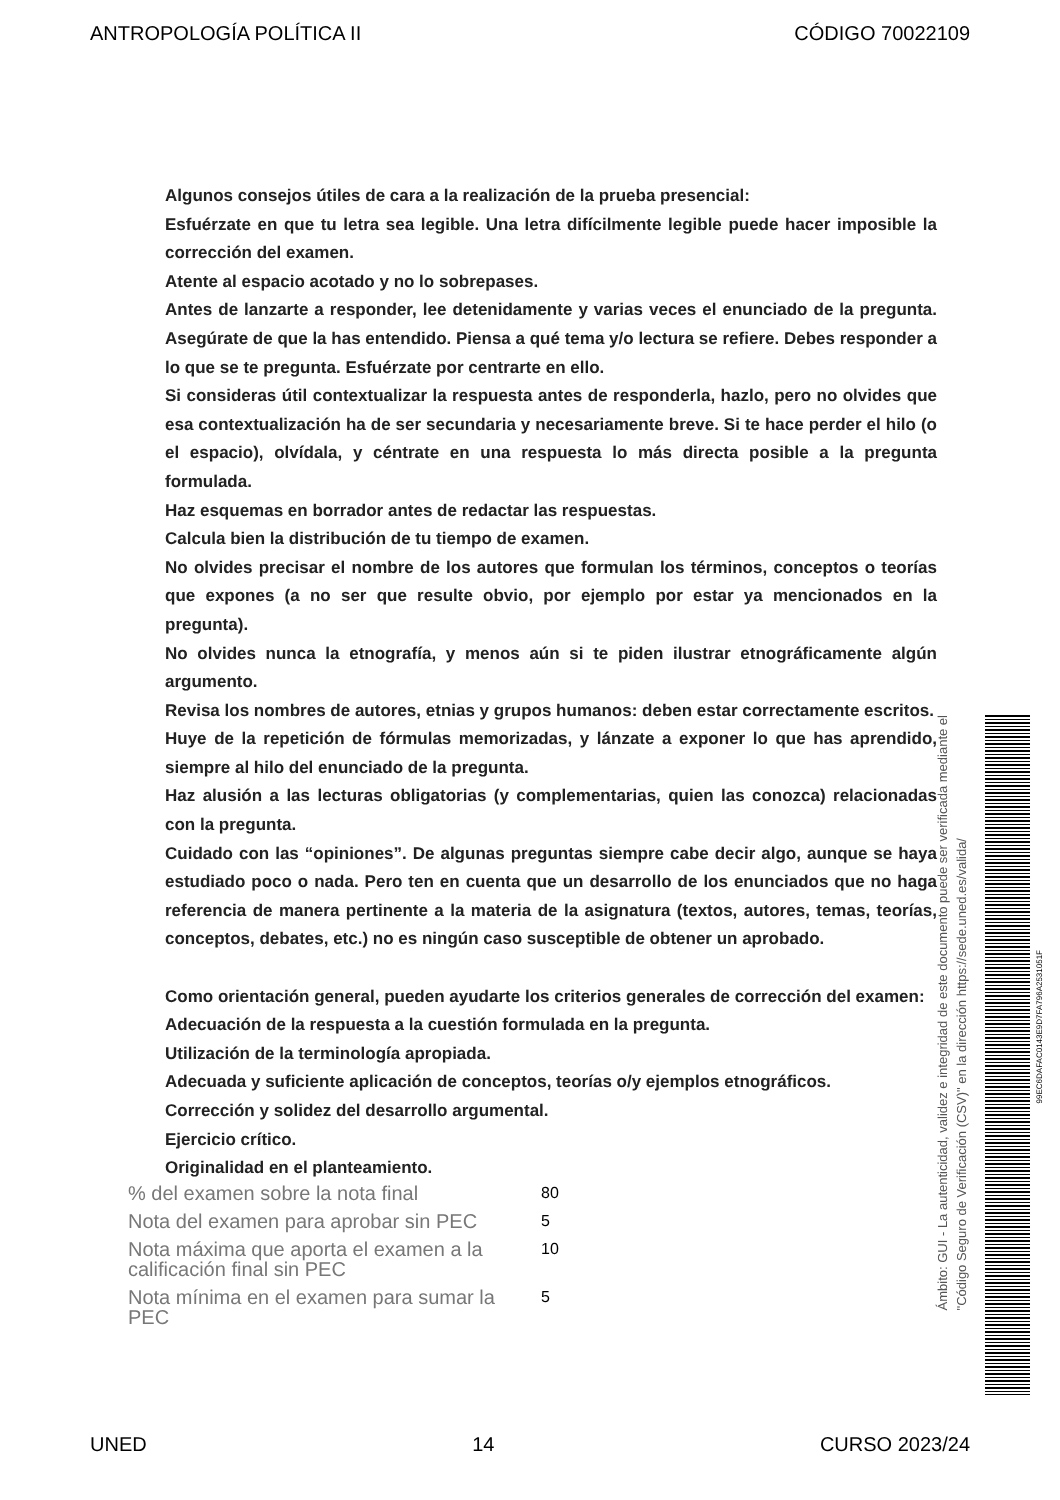ANTROPOLOGÍA POLÍTICA II CÓDIGO 70022109
Algunos consejos útiles de cara a la realización de la prueba presencial:
Esfuérzate en que tu letra sea legible. Una letra difícilmente legible puede hacer imposible la corrección del examen.
Atente al espacio acotado y no lo sobrepases.
Antes de lanzarte a responder, lee detenidamente y varias veces el enunciado de la pregunta. Asegúrate de que la has entendido. Piensa a qué tema y/o lectura se refiere. Debes responder a lo que se te pregunta. Esfuérzate por centrarte en ello.
Si consideras útil contextualizar la respuesta antes de responderla, hazlo, pero no olvides que esa contextualización ha de ser secundaria y necesariamente breve. Si te hace perder el hilo (o el espacio), olvídala, y céntrate en una respuesta lo más directa posible a la pregunta formulada.
Haz esquemas en borrador antes de redactar las respuestas.
Calcula bien la distribución de tu tiempo de examen.
No olvides precisar el nombre de los autores que formulan los términos, conceptos o teorías que expones (a no ser que resulte obvio, por ejemplo por estar ya mencionados en la pregunta).
No olvides nunca la etnografía, y menos aún si te piden ilustrar etnográficamente algún argumento.
Revisa los nombres de autores, etnias y grupos humanos: deben estar correctamente escritos.
Huye de la repetición de fórmulas memorizadas, y lánzate a exponer lo que has aprendido, siempre al hilo del enunciado de la pregunta.
Haz alusión a las lecturas obligatorias (y complementarias, quien las conozca) relacionadas con la pregunta.
Cuidado con las “opiniones”. De algunas preguntas siempre cabe decir algo, aunque se haya estudiado poco o nada. Pero ten en cuenta que un desarrollo de los enunciados que no haga referencia de manera pertinente a la materia de la asignatura (textos, autores, temas, teorías, conceptos, debates, etc.) no es ningún caso susceptible de obtener un aprobado.
Como orientación general, pueden ayudarte los criterios generales de corrección del examen:
Adecuación de la respuesta a la cuestión formulada en la pregunta.
Utilización de la terminología apropiada.
Adecuada y suficiente aplicación de conceptos, teorías o/y ejemplos etnográficos.
Corrección y solidez del desarrollo argumental.
Ejercicio crítico.
Originalidad en el planteamiento.
| % del examen sobre la nota final | 80 |
| Nota del examen para aprobar sin PEC | 5 |
| Nota máxima que aporta el examen a la calificación final sin PEC | 10 |
| Nota mínima en el examen para sumar la PEC | 5 |
Ámbito: GUI - La autenticidad, validez e integridad de este documento puede ser verificada mediante el
"Código Seguro de Verificación (CSV)" en la dirección https://sede.uned.es/valida/
99EC6DAFAC0143E9D7FA796A2531051F
UNED 14 CURSO 2023/24